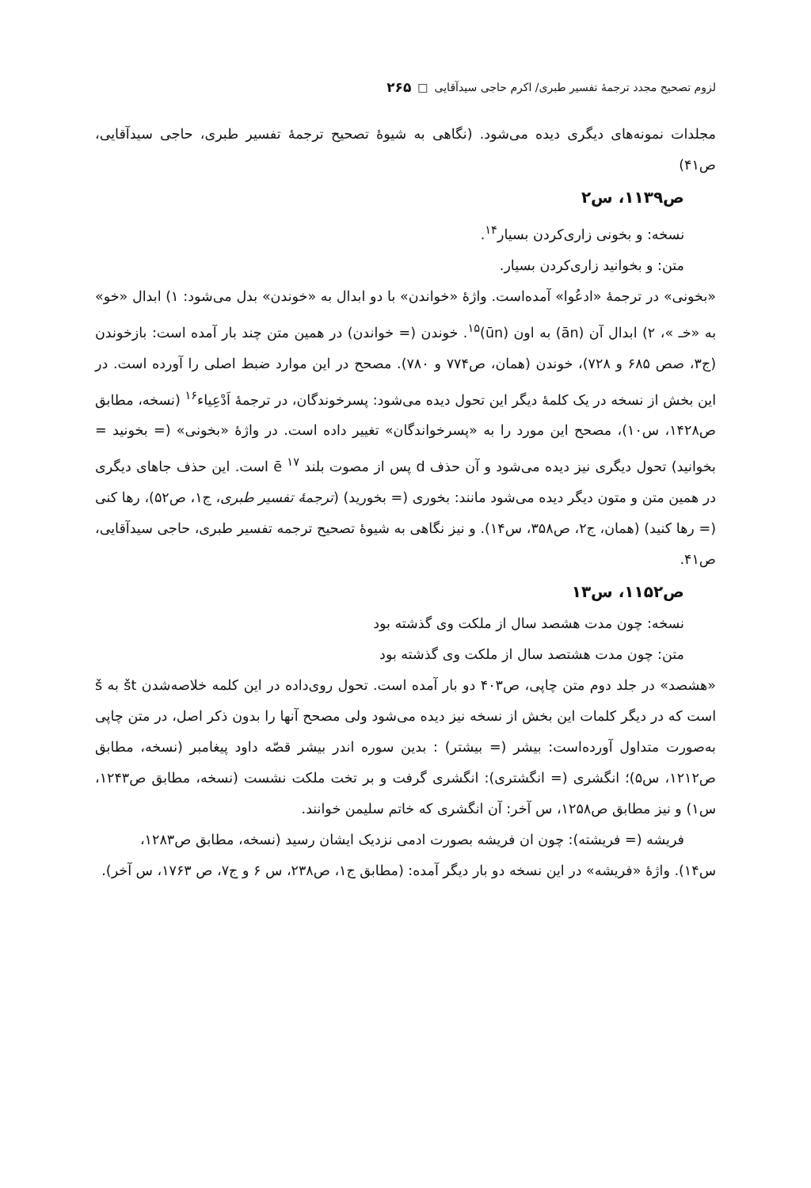لزوم تصحیح مجدد ترجمهٔ تفسیر طبری/ اکرم حاجی سیدآقایی □ ۲۶۵
مجلدات نمونه‌های دیگری دیده می‌شود. (نگاهی به شیوهٔ تصحیح ترجمهٔ تفسیر طبری، حاجی سیدآقایی، ص۴۱)
ص۱۱۳۹، س۲
نسخه: و بخونی زاری‌کردن بسیار<sup>۱۴</sup>.
متن: و بخوانید زاری‌کردن بسیار.
«بخونی» در ترجمهٔ «ادعُوا» آمده‌است. واژهٔ «خواندن» با دو ابدال به «خوندن» بدل می‌شود: ۱) ابدال «خو» به «خـ »، ۲) ابدال آن (ān) به اون (ūn)<sup>۱۵</sup>. خوندن (= خواندن) در همین متن چند بار آمده است: بازخوندن (ج۳، صص ۶۸۵ و ۷۲۸)، خوندن (همان، ص۷۷۴ و ۷۸۰). مصحح در این موارد ضبط اصلی را آورده است. در این بخش از نسخه در یک کلمهٔ دیگر این تحول دیده می‌شود: پسرخوندگان، در ترجمهٔ اَدْعِیاء<sup>۱۶</sup> (نسخه، مطابق ص۱۴۲۸، س۱۰)، مصحح این مورد را به «پسرخواندگان» تغییر داده است. در واژهٔ «بخونی» (= بخونید = بخوانید) تحول دیگری نیز دیده می‌شود و آن حذف d پس از مصوت بلند ē <sup>۱۷</sup> است. این حذف جاهای دیگری در همین متن و متون دیگر دیده می‌شود مانند: بخوری (= بخورید) (ترجمهٔ تفسیر طبری، ج۱، ص۵۲)، رها کنی (= رها کنید) (همان، ج۲، ص۳۵۸، س۱۴). و نیز نگاهی به شیوهٔ تصحیح ترجمه تفسیر طبری، حاجی سیدآقایی، ص۴۱.
ص۱۱۵۲، س۱۳
نسخه: چون مدت هشصد سال از ملکت وی گذشته بود
متن: چون مدت هشتصد سال از ملکت وی گذشته بود
«هشصد» در جلد دوم متن چاپی، ص۴۰۳ دو بار آمده است. تحول روی‌داده در این کلمه خلاصه‌شدن št به š است که در دیگر کلمات این بخش از نسخه نیز دیده می‌شود ولی مصحح آنها را بدون ذکر اصل، در متن چاپی به‌صورت متداول آورده‌است: بیشر (= بیشتر) : بدین سوره اندر بیشر قصّه داود پیغامبر (نسخه، مطابق ص۱۲۱۲، س۵)؛ انگشری (= انگشتری): انگشری گرفت و بر تخت ملکت نشست (نسخه، مطابق ص۱۲۴۳، س۱) و نیز مطابق ص۱۲۵۸، س آخر: آن انگشری که خاتم سلیمن خوانند.
فریشه (= فریشته): چون ان فریشه بصورت ادمی نزدیک ایشان رسید (نسخه، مطابق ص۱۲۸۳،
س۱۴). واژهٔ «فریشه» در این نسخه دو بار دیگر آمده: (مطابق ج۱، ص۲۳۸، س ۶ و ج۷، ص ۱۷۶۳، س آخر).